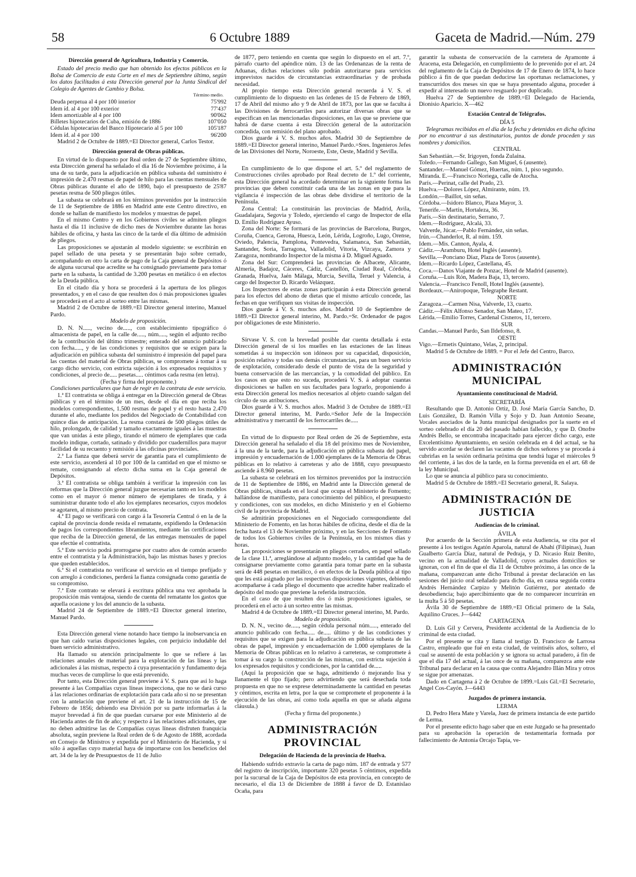58 6 Octubre 1889 Gaceta de Madrid.—Núm. 279
Dirección general de Agricultura, Industria y Comercio.
Estado del precio medio que han obtenido los efectos públicos en la Bolsa de Comercio de esta Corte en el mes de Septiembre último, según los datos facilitados á esta Dirección general por la Junta Sindical del Colegio de Agentes de Cambio y Bolsa.
| | Término medio. |
| --- | --- |
| Deuda perpetua al 4 por 100 interior | 75'992 |
| Idem íd. al 4 por 100 exterior | 77'437 |
| Idem amortizable al 4 por 100 | 90'062 |
| Billetes hipotecarios de Cuba, emisión de 1886 | 107'050 |
| Cédulas hipotecarias del Banco Hipotecario al 5 por 100 | 105'187 |
| Idem íd. al 4 por 100 | 96'200 |
Madrid 2 de Octubre de 1889.=El Director general, Carlos Testor.
Dirección general de Obras públicas.
En virtud de lo dispuesto por Real orden de 27 de Septiembre último, esta Dirección general ha señalado el día 16 de Noviembre próximo, á la una de su tarde, para la adjudicación en pública subasta del suministro é impresión de 2.470 resmas de papel de hilo para las cuentas mensuales de Obras públicas durante el año de 1890, bajo el presupuesto de 25'87 pesetas resma de 500 pliegos útiles.
La subasta se celebrará en los términos prevenidos por la instrucción de 11 de Septiembre de 1886 en Madrid ante este Centro directivo, en donde se hallan de manifiesto los modelos y muestras de papel.
En el mismo Centro y en los Gobiernos civiles se admiten pliegos hasta el día 11 inclusive de dicho mes de Noviembre durante las horas hábiles de oficina, y hasta las cinco de la tarde el día último de admisión de pliegos.
Las proposiciones se ajustarán al modelo siguiente: se escribirán en papel sellado de una peseta y se presentarán bajo sobre cerrado, acompañando en otro la carta de pago de la Caja general de Depósitos ó de alguna sucursal que acredite se ha consignado previamente para tomar parte en la subasta, la cantidad de 3.200 pesetas en metálico ó en efectos de la Deuda pública.
En el citado día y hora se procederá á la apertura de los pliegos presentados, y en el caso de que resulten dos ó más proposiciones iguales se procederá en el acto al sorteo entre las mismas.
Madrid 2 de Octubre de 1889.=El Director general interino, Manuel Pardo.
Modelo de proposición.
D. N. N....., vecino de....., con establecimiento tipográfico ó almacenista de papel, en la calle de....., núm....., según el adjunto recibo de la contribución del último trimestre; enterado del anuncio publicado con fecha....., y de las condiciones y requisitos que se exigen para la adjudicación en pública subasta del suministro é impresión del papel para las cuentas del material de Obras públicas, se compromete á tomar á su cargo dicho servicio, con estricta sujeción á los expresados requisitos y condiciones, al precio de..... pesetas..... céntimos cada resma (en letra).
(Fecha y firma del proponente.)
Condiciones particulares que han de regir en la contrata de este servicio.
1.ª El contratista se obliga á entregar en la Dirección general de Obras públicas y en el término de un mes, desde el día en que reciba los modelos correspondientes, 1.500 resmas de papel y el resto hasta 2.470 durante el año, mediante los pedidos del Negociado de Contabilidad con quince días de anticipación. La resma constará de 500 pliegos útiles de hilo, prolongado, de calidad y tamaño exactamente iguales á las muestras que van unidas á este pliego, tirando el número de ejemplares que cada modelo indique, cortado, satinado y dividido por cuadernillos para mayor facilidad de su recuento y remisión á las oficinas provinciales.
2.ª La fianza que deberá servir de garantía para el cumplimiento de este servicio, ascenderá al 10 por 100 de la cantidad en que el mismo se remate, consignando al efecto dicha suma en la Caja general de Depósitos.
3.ª El contratista se obliga también á verificar la impresión con las reformas que la Dirección general juzgue necesarias tanto en los modelos como en el mayor ó menor número de ejemplares de tirada, y á suministrar durante todo el año los ejemplares necesarios, cuyos modelos se agotaren, al mismo precio de contrata.
4.ª El pago se verificará con cargo á la Tesorería Central ó en la de la capital de provincia donde resida el rematante, expidiendo la Ordenación de pagos los correspondientes libramientos, mediante las certificaciones que reciba de la Dirección general, de las entregas mensuales de papel que efectúe el contratista.
5.ª Este servicio podrá prorrogarse por cuatro años de común acuerdo entre el contratista y la Administración, bajo las mismas bases y precios que queden establecidos.
6.ª Si el contratista no verificase el servicio en el tiempo prefijado y con arreglo á condiciones, perderá la fianza consignada como garantía de su compromiso.
7.ª Este contrato se elevará á escritura pública una vez aprobada la proposición más ventajosa, siendo de cuenta del rematante los gastos que aquella ocasione y los del anuncio de la subasta.
Madrid 24 de Septiembre de 1889.=El Director general interino, Manuel Pardo.
Esta Dirección general viene notando hace tiempo la inobservancia en que han caído varias disposiciones legales, con perjuicio indudable del buen servicio administrativo.
Ha llamado su atención principalmente lo que se refiere á las relaciones anuales de material para la explotación de las líneas y las adicionales á las mismas, respecto á cuya presentación y fundamento deja muchas veces de cumplirse lo que está prevenido.
Por tanto, esta Dirección general previene á V. S. para que así lo haga presente á las Compañías cuyas líneas inspecciona, que no se dará curso á las relaciones ordinarias de explotación para cada año si no se presentan con la antelación que previene el art. 21 de la instrucción de 15 de Febrero de 1856; debiendo esa División por su parte informarlas á la mayor brevedad á fin de que puedan cursarse por este Ministerio al de Hacienda antes de fin de año; y respecto á las relaciones adicionales, que no deben admitirse las de Compañías cuyas líneas disfruten franquicia absoluta, según previene la Real orden de 6 de Agosto de 1888, acordada en Consejo de Ministros y expedida por el Ministerio de Hacienda, y si sólo á aquellas cuyo material haya de importarse con los beneficios del art. 34 de la ley de Presupuestos de 11 de Julio
de 1877, pero teniendo en cuenta que según lo dispuesto en el art. 7.º, párrafo cuarto del apéndice núm. 13 de las Ordenanzas de la renta de Aduanas, dichas relaciones sólo podrán autorizarse para servicios imprevistos nacidos de circunstancias extraordinarias y de probada necesidad.
Al propio tiempo esta Dirección general recuerda á V. S. el cumplimiento de lo dispuesto en las órdenes de 15 de Febrero de 1869, 17 de Abril del mismo año y 9 de Abril de 1873, por las que se faculta á las Divisiones de ferrocarriles para autorizar diversas obras que se especifican en las mencionadas disposiciones, en las que se previene que habrá de darse cuenta á esta Dirección general de la autorización concedida, con remisión del plano aprobado.
Dios guarde á V. S. muchos años. Madrid 30 de Septiembre de 1889.=El Director general interino, Manuel Pardo.=Sres. Ingenieros Jefes de las Divisiones del Norte, Noroeste, Este, Oeste, Madrid y Sevilla.
En cumplimiento de lo que dispone el art. 5.º del reglamento de Construcciones civiles aprobado por Real decreto de 1.º del corriente, esta Dirección general ha acordado determinar en la siguiente forma las provincias que deben constituir cada una de las zonas en que para la vigilancia é inspección de las obras debe dividirse el territorio de la Península.
Zona Central: La constituirán las provincias de Madrid, Avila, Guadalajara, Segovia y Toledo, ejerciendo el cargo de Inspector de ella D. Emilio Rodríguez Ayuso.
Zona del Norte: Se formará de las provincias de Barcelona, Burgos, Coruña, Cuenca, Gerona, Huesca, León, Lérida, Logroño, Lugo, Orense, Oviedo, Palencia, Pamplona, Pontevedra, Salamanca, San Sebastián, Santander, Soria, Tarragona, Valladolid, Vitoria, Vizcaya, Zamora y Zaragoza, nombrando Inspector de la misma á D. Miguel Aguado.
Zona del Sur: Comprenderá las provincias de Albacete, Alicante, Almería, Badajoz, Cáceres, Cádiz, Castellón, Ciudad Real, Córdoba, Granada, Huelva, Jaén Málaga, Murcia, Sevilla, Teruel y Valencia, á cargo del Inspector D. Ricardo Velázquez.
Los Inspectores de estas zonas participarán á esta Dirección general para los efectos del abono de dietas que el mismo artículo concede, las fechas en que verifiquen sus visitas de inspección.
Dios guarde á V. S. muchos años. Madrid 10 de Septiembre de 1889.=El Director general interino, M. Pardo.=Sr. Ordenador de pagos por obligaciones de este Ministerio.
Sírvase V. S. con la brevedad posible dar cuenta detallada á esta Dirección general de si los muelles en las estaciones de las líneas sometidas á su inspección son idóneos por su capacidad, disposición, posición relativa y todas sus demás circunstancias, para un buen servicio de explotación, considerado desde el punto de vista de la seguridad y buena conservación de las mercancías, y la comodidad del público. En los casos en que esto no suceda, procederá V. S. á adoptar cuantas disposiciones se hallen en sus facultades para lograrlo, proponiendo á esta Dirección general los medios necesarios al objeto cuando salgan del círculo de sus atribuciones.
Dios guarde á V. S. muchos años. Madrid 3 de Octubre de 1889.=El Director general interino, M. Pardo.=Señor Jefe de la Inspección administrativa y mercantil de los ferrocarriles de.....
En virtud de lo dispuesto por Real orden de 26 de Septiembre, esta Dirección general ha señalado el día 18 del próximo mes de Noviembre, á la una de la tarde, para la adjudicación en pública subasta del papel, impresión y encuadernación de 1.000 ejemplares de la Memoria de Obras públicas en lo relativo á carreteras y año de 1888, cuyo presupuesto asciende á 8.960 pesetas.
La subasta se celebrará en los términos prevenidos por la instrucción de 11 de Septiembre de 1886, en Madrid ante la Dirección general de Obras públicas, situada en el local que ocupa el Ministerio de Fomento; hallándose de manifiesto, para conocimiento del público, el presupuesto y condiciones, con sus modelos, en dicho Ministerio y en el Gobierno civil de la provincia de Madrid.
Se admitirán proposiciones en el Negociado correspondiente del Ministerio de Fomento, en las horas hábiles de oficina, desde el día de la fecha hasta el 13 de Noviembre próximo, y en las Secciones de Fomento de todos los Gobiernos civiles de la Península, en los mismos días y horas.
Las proposiciones se presentarán en pliegos cerrados, en papel sellado de la clase 11.ª, arreglándose al adjunto modelo, y la cantidad que ha de consignarse previamente como garantía para tomar parte en la subasta será de 448 pesetas en metálico, ó en efectos de la Deuda pública al tipo que les está asignado por las respectivas disposiciones vigentes, debiendo acompañarse á cada pliego el documento que acredite haber realizado el depósito del modo que previene la referida instrucción.
En el caso de que resulten dos ó más proposiciones iguales, se procederá en el acto á un sorteo entre las mismas.
Madrid 4 de Octubre de 1889.=El Director general interino, M. Pardo.
Modelo de proposición.
D. N. N., vecino de....., según cédula personal núm....., enterado del anuncio publicado con fecha..... de..... último y de las condiciones y requisitos que se exigen para la adjudicación en pública subasta de las obras de papel, impresión y encuadernación de 1.000 ejemplares de la Memoria de Obras públicas en lo relativo á carreteras, se compromete á tomar á su cargo la construcción de las mismas, con estricta sujeción á los expresados requisitos y condiciones, por la cantidad de.....
(Aquí la proposición que se haga, admitiendo ó mejorando lisa y llanamente el tipo fijado; pero advirtiendo que será desechada toda propuesta en que no se exprese determinadamente la cantidad en pesetas y céntimos, escrita en letra, por la que se compromete el proponente á la ejecución de las obras, así como toda aquella en que se añada alguna cláusula.)
(Fecha y firma del proponente.)
ADMINISTRACIÓN PROVINCIAL
Delegación de Hacienda de la provincia de Huelva.
Habiendo sufrido extravío la carta de pago núm. 187 de entrada y 577 del registro de inscripción, importante 320 pesetas 5 céntimos, expedida por la sucursal de la Caja de Depósitos de esta provincia, en concepto de necesario, el día 13 de Diciembre de 1888 á favor de D. Estanislao Ocaña, para
garantir la subasta de conservación de la carretera de Ayamonte á Aracena, esta Delegación, en cumplimiento de lo prevenido por el art. 24 del reglamento de la Caja de Depósitos de 17 de Enero de 1874, lo hace público á fin de que puedan deducirse las oportunas reclamaciones, y transcurridos dos meses sin que se haya presentado alguna, proceder á expedir al interesado un nuevo resguardo por duplicado.
Huelva 27 de Septiembre de 1889.=El Delegado de Hacienda, Dionisio Aparicio. X—462
Estación Central de Telégrafos.
DÍA 5
Telegramas recibidos en el día de la fecha y detenidos en dicha oficina por no encontrar á sus destinatarios, puntos de donde proceden y sus nombres y domicilios.
CENTRAL
San Sebastián.—Sr. Irigoyen, fonda Zulaína.
Toledo.—Fernando Gallego, San Miguel, 6 (ausente).
Santander.—Manuel Gómez, Huertas, núm. 1, piso segundo.
Miranda. E.—Francisco Noriega, calle de Atocha.
París.—Perinat, calle del Prado, 23.
Huelva.—Dolores López, Almirante, núm. 19.
Londón.—Baillot, sin señas.
Córdoba.—Isidoro Blanco, Plaza Mayor, 3.
Tenerife.—Martín, Hortaleza, 36.
París.—Sin destinatario, Serrano, 7.
Idem.—Rodríguez, Alcalá, 33.
Valverde, Júcar.—Pablo Fernández, sin señas.
Irún.—Chanderlot, R. al núm. 159.
Idem.—Mis. Cannon, Ayala, 4.
Cádiz.—Aramburu, Hotel Inglés (ausente).
Sevilla.—Ponciano Díaz, Plaza de Toros (ausente).
Idem.—Ricardo López, Castellana, 45.
Coca.—Danos Viajante de Ponzac, Hotel de Madrid (ausente).
Coruña.—Luis Rón, Madera Baja, 13, tercero.
Valencia.—Francisco Fenoll, Hotel Inglés (ausente).
Bordeaux.—Aniropoque, Telegraphe Restant.
NORTE
Zaragoza.—Carmen Nisa, Valverde, 13, cuarto.
Cádiz.—Félix Alfonso Senador, San Mateo, 17.
Lérida.—Emilio Torres, Cardenal Cisneros, 11, tercero.
SUR
Candas.—Manuel Pardo, San Ildefonso, 8.
OESTE
Vigo.—Ermetis Quintano, Velas, 2, principal.
Madrid 5 de Octubre de 1889. = Por el Jefe del Centro, Barco.
ADMINISTRACIÓN MUNICIPAL
Ayuntamiento constitucional de Madrid.
SECRETARÍA
Resultando que D. Antonio Ortiz, D. José María García Sancho, D. Luis González, D. Ramón Villa y Sojo y D. Juan Antonio Seoane, Vocales asociados de la Junta municipal designados por la suerte en el sorteo celebrado el día 20 del pasado habían fallecido, y que D. Onofre Andrés Bello, se encontraba incapacitado para ejercer dicho cargo, este Excelentísimo Ayuntamiento, en sesión celebrada en 4 del actual, se ha servido acordar se declaren las vacantes de dichos señores y se proceda á cubrirlas en la sesión ordinaria próxima que tendrá lugar el miércoles 9 del corriente, á las dos de la tarde, en la forma prevenida en el art. 68 de la ley Municipal.
Lo que se anuncia al público para su conocimiento.
Madrid 5 de Octubre de 1889.=El Secretario general, R. Salaya.
ADMINISTRACIÓN DE JUSTICIA
Audiencias de lo criminal.
ÁVILA
Por acuerdo de la Sección primera de esta Audiencia, se cita por el presente á los testigos Agatón Aparola, natural de Abahí (Filipinas), Juan Gualberto García Díaz, natural de Pedraja, y D. Nicasio Ruiz Benito, vecino en la actualidad de Valladolid, cuyos actuales domicilios se ignoran, con el fin de que el día 11 de Octubre próximo, á las once de la mañana, comparezcan ante dicho Tribunal á prestar declaración en las sesiones del juicio oral señalado para dicho día, en causa seguida contra Andrés Hernández Carpizo y Melitón Gutiérrez, por atentado de desobediencia; bajo apercibimiento que de no comparecer incurrirán en la multa 5 á 50 pesetas.
Ávila 30 de Septiembre de 1889.=El Oficial primero de la Sala, Aquilino Cruces. J—6442
CARTAGENA
D. Luis Gil y Cervera, Presidente accidental de la Audiencia de lo criminal de esta ciudad.
Por el presente se cita y llama al testigo D. Francisco de Larrosa Castro, empleado que fué en esta ciudad, de veintiséis años, soltero, el cual se ausentó de esta población y se ignora su actual paradero, á fin de que el día 17 del actual, á las once de su mañana, comparezca ante este Tribunal para declarar en la causa que contra Alejandro Illán Mira y otros se sigue por amenazas.
Dado en Cartagena á 2 de Octubre de 1899.=Luis Gil.=El Secretario, Angel Cos-Cayón. J—6443
Juzgados de primera instancia.
LERMA
D. Pedro Hera Mate y Varela, Juez de primera instancia de este partido de Lerma.
Por el presente edicto hago saber que en este Juzgado se ha presentado para su aprobación la operación de testamentaría formada por fallecimiento de Antonia Orcajo Tapia, ve-